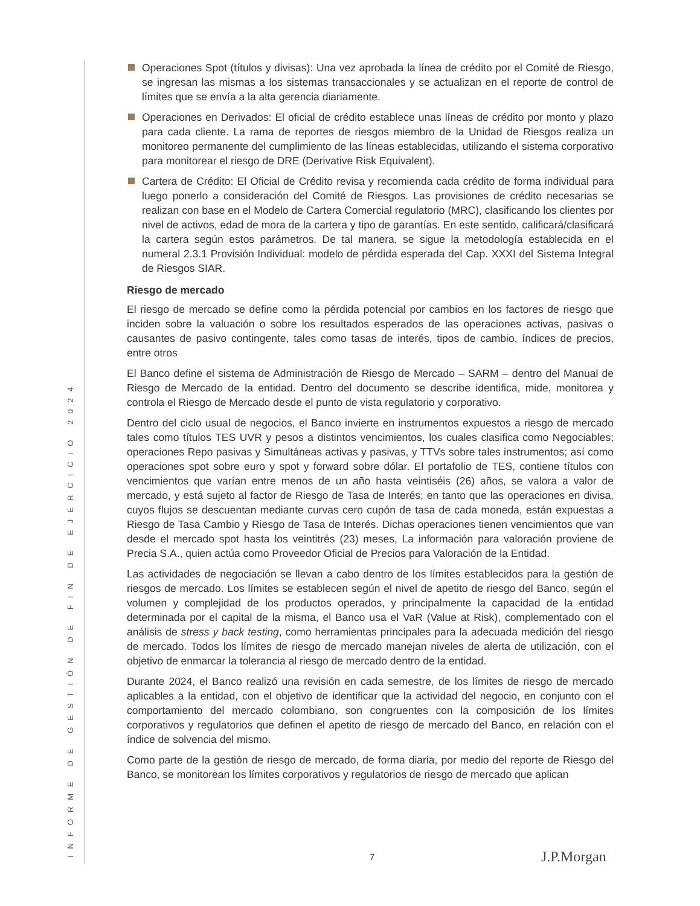INFORME DE GESTIÓN DE FIN DE EJERCICIO 2024
Operaciones Spot (títulos y divisas): Una vez aprobada la línea de crédito por el Comité de Riesgo, se ingresan las mismas a los sistemas transaccionales y se actualizan en el reporte de control de límites que se envía a la alta gerencia diariamente.
Operaciones en Derivados: El oficial de crédito establece unas líneas de crédito por monto y plazo para cada cliente. La rama de reportes de riesgos miembro de la Unidad de Riesgos realiza un monitoreo permanente del cumplimiento de las líneas establecidas, utilizando el sistema corporativo para monitorear el riesgo de DRE (Derivative Risk Equivalent).
Cartera de Crédito: El Oficial de Crédito revisa y recomienda cada crédito de forma individual para luego ponerlo a consideración del Comité de Riesgos. Las provisiones de crédito necesarias se realizan con base en el Modelo de Cartera Comercial regulatorio (MRC), clasificando los clientes por nivel de activos, edad de mora de la cartera y tipo de garantías. En este sentido, calificará/clasificará la cartera según estos parámetros. De tal manera, se sigue la metodología establecida en el numeral 2.3.1 Provisión Individual: modelo de pérdida esperada del Cap. XXXI del Sistema Integral de Riesgos SIAR.
Riesgo de mercado
El riesgo de mercado se define como la pérdida potencial por cambios en los factores de riesgo que inciden sobre la valuación o sobre los resultados esperados de las operaciones activas, pasivas o causantes de pasivo contingente, tales como tasas de interés, tipos de cambio, índices de precios, entre otros
El Banco define el sistema de Administración de Riesgo de Mercado – SARM – dentro del Manual de Riesgo de Mercado de la entidad. Dentro del documento se describe identifica, mide, monitorea y controla el Riesgo de Mercado desde el punto de vista regulatorio y corporativo.
Dentro del ciclo usual de negocios, el Banco invierte en instrumentos expuestos a riesgo de mercado tales como títulos TES UVR y pesos a distintos vencimientos, los cuales clasifica como Negociables; operaciones Repo pasivas y Simultáneas activas y pasivas, y TTVs sobre tales instrumentos; así como operaciones spot sobre euro y spot y forward sobre dólar. El portafolio de TES, contiene títulos con vencimientos que varían entre menos de un año hasta veintiséis (26) años, se valora a valor de mercado, y está sujeto al factor de Riesgo de Tasa de Interés; en tanto que las operaciones en divisa, cuyos flujos se descuentan mediante curvas cero cupón de tasa de cada moneda, están expuestas a Riesgo de Tasa Cambio y Riesgo de Tasa de Interés. Dichas operaciones tienen vencimientos que van desde el mercado spot hasta los veintitrés (23) meses, La información para valoración proviene de Precia S.A., quien actúa como Proveedor Oficial de Precios para Valoración de la Entidad.
Las actividades de negociación se llevan a cabo dentro de los límites establecidos para la gestión de riesgos de mercado. Los límites se establecen según el nivel de apetito de riesgo del Banco, según el volumen y complejidad de los productos operados, y principalmente la capacidad de la entidad determinada por el capital de la misma, el Banco usa el VaR (Value at Risk), complementado con el análisis de stress y back testing, como herramientas principales para la adecuada medición del riesgo de mercado. Todos los límites de riesgo de mercado manejan niveles de alerta de utilización, con el objetivo de enmarcar la tolerancia al riesgo de mercado dentro de la entidad.
Durante 2024, el Banco realizó una revisión en cada semestre, de los límites de riesgo de mercado aplicables a la entidad, con el objetivo de identificar que la actividad del negocio, en conjunto con el comportamiento del mercado colombiano, son congruentes con la composición de los límites corporativos y regulatorios que definen el apetito de riesgo de mercado del Banco, en relación con el índice de solvencia del mismo.
Como parte de la gestión de riesgo de mercado, de forma diaria, por medio del reporte de Riesgo del Banco, se monitorean los límites corporativos y regulatorios de riesgo de mercado que aplican
7 J.P.Morgan